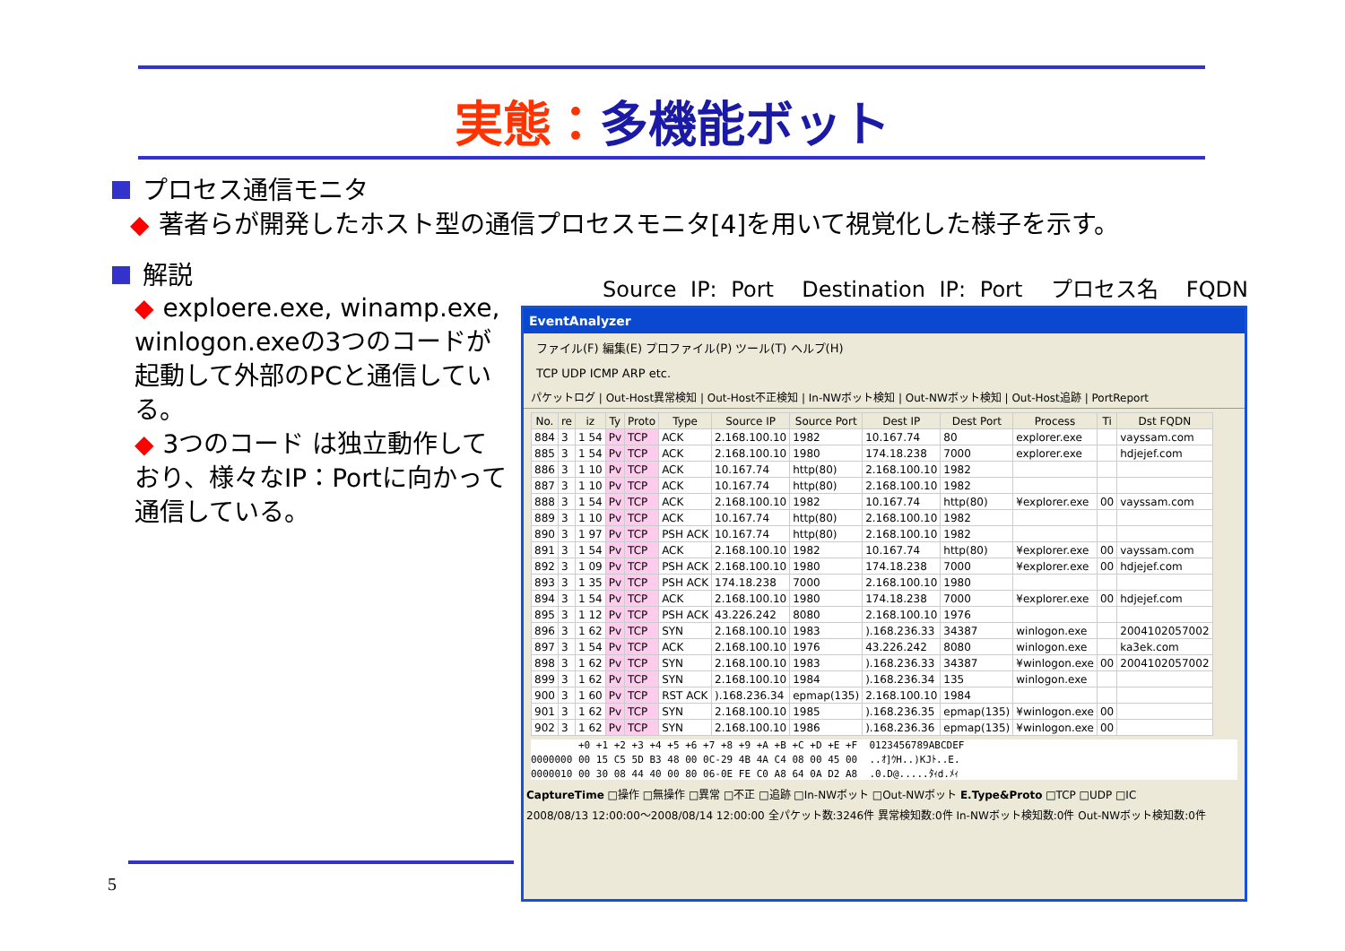実態：多機能ボット
プロセス通信モニタ
◆ 著者らが開発したホスト型の通信プロセスモニタ[4]を用いて視覚化した様子を示す。
解説
◆ exploere.exe, winamp.exe, winlogon.exeの3つのコードが起動して外部のPCと通信している。
◆ 3つのコード は独立動作しており、様々なIP：Portに向かって通信している。
Source IP: Port Destination IP: Port プロセス名 FQDN
EventAnalyzer
ファイル(F) 編集(E) プロファイル(P) ツール(T) ヘルプ(H)
TCP UDP ICMP ARP etc.
パケットログ | Out-Host異常検知 | Out-Host不正検知 | In-NWボット検知 | Out-NWボット検知 | Out-Host追跡 | PortReport
| No. | re | iz | Ty | Proto | Type | Source IP | Source Port | Dest IP | Dest Port | Process | Ti | Dst FQDN |
| --- | --- | --- | --- | --- | --- | --- | --- | --- | --- | --- | --- | --- |
| 884 | 3 | 1 54 | Pv | TCP | ACK | 2.168.100.10 | 1982 | 10.167.74 | 80 | explorer.exe | | vayssam.com |
| 885 | 3 | 1 54 | Pv | TCP | ACK | 2.168.100.10 | 1980 | 174.18.238 | 7000 | explorer.exe | | hdjejef.com |
| 886 | 3 | 1 10 | Pv | TCP | ACK | 10.167.74 | http(80) | 2.168.100.10 | 1982 | | | |
| 887 | 3 | 1 10 | Pv | TCP | ACK | 10.167.74 | http(80) | 2.168.100.10 | 1982 | | | |
| 888 | 3 | 1 54 | Pv | TCP | ACK | 2.168.100.10 | 1982 | 10.167.74 | http(80) | ¥explorer.exe | 00 | vayssam.com |
| 889 | 3 | 1 10 | Pv | TCP | ACK | 10.167.74 | http(80) | 2.168.100.10 | 1982 | | | |
| 890 | 3 | 1 97 | Pv | TCP | PSH ACK | 10.167.74 | http(80) | 2.168.100.10 | 1982 | | | |
| 891 | 3 | 1 54 | Pv | TCP | ACK | 2.168.100.10 | 1982 | 10.167.74 | http(80) | ¥explorer.exe | 00 | vayssam.com |
| 892 | 3 | 1 09 | Pv | TCP | PSH ACK | 2.168.100.10 | 1980 | 174.18.238 | 7000 | ¥explorer.exe | 00 | hdjejef.com |
| 893 | 3 | 1 35 | Pv | TCP | PSH ACK | 174.18.238 | 7000 | 2.168.100.10 | 1980 | | | |
| 894 | 3 | 1 54 | Pv | TCP | ACK | 2.168.100.10 | 1980 | 174.18.238 | 7000 | ¥explorer.exe | 00 | hdjejef.com |
| 895 | 3 | 1 12 | Pv | TCP | PSH ACK | 43.226.242 | 8080 | 2.168.100.10 | 1976 | | | |
| 896 | 3 | 1 62 | Pv | TCP | SYN | 2.168.100.10 | 1983 | ).168.236.33 | 34387 | winlogon.exe | | 2004102057002 |
| 897 | 3 | 1 54 | Pv | TCP | ACK | 2.168.100.10 | 1976 | 43.226.242 | 8080 | winlogon.exe | | ka3ek.com |
| 898 | 3 | 1 62 | Pv | TCP | SYN | 2.168.100.10 | 1983 | ).168.236.33 | 34387 | ¥winlogon.exe | 00 | 2004102057002 |
| 899 | 3 | 1 62 | Pv | TCP | SYN | 2.168.100.10 | 1984 | ).168.236.34 | 135 | winlogon.exe | | |
| 900 | 3 | 1 60 | Pv | TCP | RST ACK | ).168.236.34 | epmap(135) | 2.168.100.10 | 1984 | | | |
| 901 | 3 | 1 62 | Pv | TCP | SYN | 2.168.100.10 | 1985 | ).168.236.35 | epmap(135) | ¥winlogon.exe | 00 | |
| 902 | 3 | 1 62 | Pv | TCP | SYN | 2.168.100.10 | 1986 | ).168.236.36 | epmap(135) | ¥winlogon.exe | 00 | |
        +0 +1 +2 +3 +4 +5 +6 +7 +8 +9 +A +B +C +D +E +F  0123456789ABCDEF
0000000 00 15 C5 5D B3 48 00 0C-29 4B 4A C4 08 00 45 00  ..ｵ]ｳH..)KJﾄ..E.
0000010 00 30 08 44 40 00 80 06-0E FE C0 A8 64 0A D2 A8  .0.D@.....ﾀｨd.ﾒｨ
CaptureTime □操作 □無操作 □異常 □不正 □追跡 □In-NWボット □Out-NWボット E.Type&Proto □TCP □UDP □IC
2008/08/13 12:00:00～2008/08/14 12:00:00 全パケット数:3246件 異常検知数:0件 In-NWボット検知数:0件 Out-NWボット検知数:0件
5